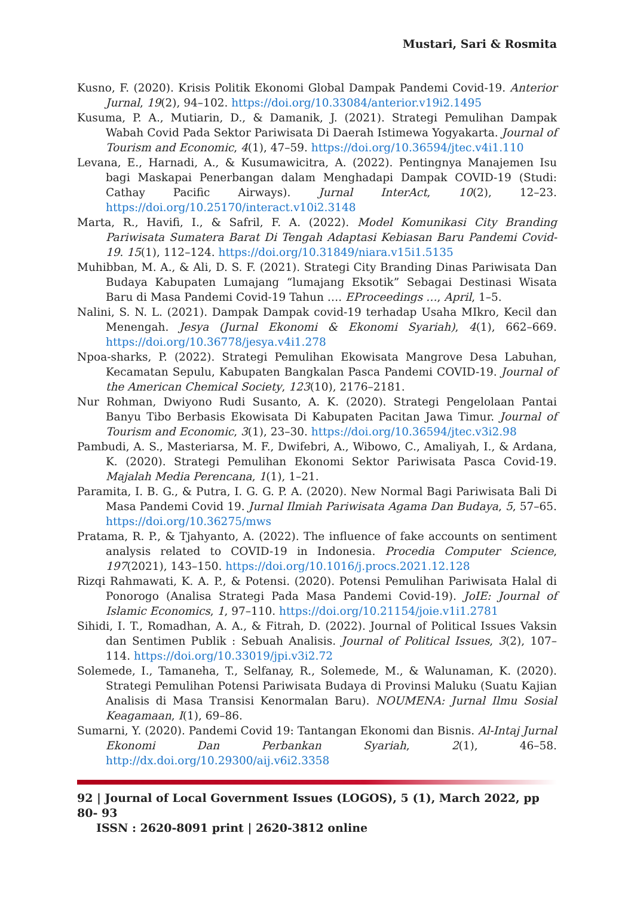Mustari, Sari & Rosmita
Kusno, F. (2020). Krisis Politik Ekonomi Global Dampak Pandemi Covid-19. Anterior Jurnal, 19(2), 94–102. https://doi.org/10.33084/anterior.v19i2.1495
Kusuma, P. A., Mutiarin, D., & Damanik, J. (2021). Strategi Pemulihan Dampak Wabah Covid Pada Sektor Pariwisata Di Daerah Istimewa Yogyakarta. Journal of Tourism and Economic, 4(1), 47–59. https://doi.org/10.36594/jtec.v4i1.110
Levana, E., Harnadi, A., & Kusumawicitra, A. (2022). Pentingnya Manajemen Isu bagi Maskapai Penerbangan dalam Menghadapi Dampak COVID-19 (Studi: Cathay Pacific Airways). Jurnal InterAct, 10(2), 12–23. https://doi.org/10.25170/interact.v10i2.3148
Marta, R., Havifi, I., & Safril, F. A. (2022). Model Komunikasi City Branding Pariwisata Sumatera Barat Di Tengah Adaptasi Kebiasan Baru Pandemi Covid-19. 15(1), 112–124. https://doi.org/10.31849/niara.v15i1.5135
Muhibban, M. A., & Ali, D. S. F. (2021). Strategi City Branding Dinas Pariwisata Dan Budaya Kabupaten Lumajang “lumajang Eksotik” Sebagai Destinasi Wisata Baru di Masa Pandemi Covid-19 Tahun …. EProceedings …, April, 1–5.
Nalini, S. N. L. (2021). Dampak Dampak covid-19 terhadap Usaha MIkro, Kecil dan Menengah. Jesya (Jurnal Ekonomi & Ekonomi Syariah), 4(1), 662–669. https://doi.org/10.36778/jesya.v4i1.278
Npoa-sharks, P. (2022). Strategi Pemulihan Ekowisata Mangrove Desa Labuhan, Kecamatan Sepulu, Kabupaten Bangkalan Pasca Pandemi COVID-19. Journal of the American Chemical Society, 123(10), 2176–2181.
Nur Rohman, Dwiyono Rudi Susanto, A. K. (2020). Strategi Pengelolaan Pantai Banyu Tibo Berbasis Ekowisata Di Kabupaten Pacitan Jawa Timur. Journal of Tourism and Economic, 3(1), 23–30. https://doi.org/10.36594/jtec.v3i2.98
Pambudi, A. S., Masteriarsa, M. F., Dwifebri, A., Wibowo, C., Amaliyah, I., & Ardana, K. (2020). Strategi Pemulihan Ekonomi Sektor Pariwisata Pasca Covid-19. Majalah Media Perencana, 1(1), 1–21.
Paramita, I. B. G., & Putra, I. G. G. P. A. (2020). New Normal Bagi Pariwisata Bali Di Masa Pandemi Covid 19. Jurnal Ilmiah Pariwisata Agama Dan Budaya, 5, 57–65. https://doi.org/10.36275/mws
Pratama, R. P., & Tjahyanto, A. (2022). The influence of fake accounts on sentiment analysis related to COVID-19 in Indonesia. Procedia Computer Science, 197(2021), 143–150. https://doi.org/10.1016/j.procs.2021.12.128
Rizqi Rahmawati, K. A. P., & Potensi. (2020). Potensi Pemulihan Pariwisata Halal di Ponorogo (Analisa Strategi Pada Masa Pandemi Covid-19). JoIE: Journal of Islamic Economics, 1, 97–110. https://doi.org/10.21154/joie.v1i1.2781
Sihidi, I. T., Romadhan, A. A., & Fitrah, D. (2022). Journal of Political Issues Vaksin dan Sentimen Publik : Sebuah Analisis. Journal of Political Issues, 3(2), 107–114. https://doi.org/10.33019/jpi.v3i2.72
Solemede, I., Tamaneha, T., Selfanay, R., Solemede, M., & Walunaman, K. (2020). Strategi Pemulihan Potensi Pariwisata Budaya di Provinsi Maluku (Suatu Kajian Analisis di Masa Transisi Kenormalan Baru). NOUMENA: Jurnal Ilmu Sosial Keagamaan, I(1), 69–86.
Sumarni, Y. (2020). Pandemi Covid 19: Tantangan Ekonomi dan Bisnis. Al-Intaj Jurnal Ekonomi Dan Perbankan Syariah, 2(1), 46–58. http://dx.doi.org/10.29300/aij.v6i2.3358
92 | Journal of Local Government Issues (LOGOS), 5 (1), March 2022, pp 80- 93
ISSN : 2620-8091 print | 2620-3812 online